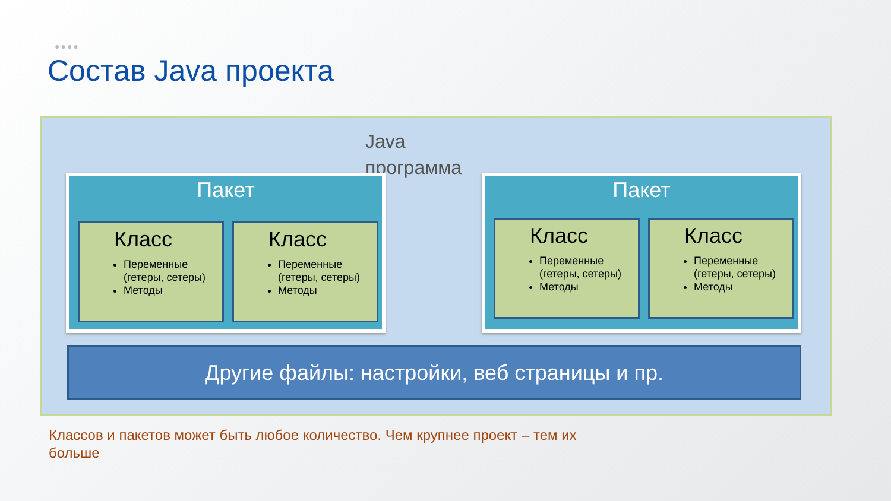●●●●
Состав Java проекта
Java программа
Пакет
Класс
Переменные (гетеры, сетеры)
Методы
Класс
Переменные (гетеры, сетеры)
Методы
Пакет
Класс
Переменные (гетеры, сетеры)
Методы
Класс
Переменные (гетеры, сетеры)
Методы
Другие файлы: настройки, веб страницы и пр.
Классов и пакетов может быть любое количество. Чем крупнее проект – тем их больше